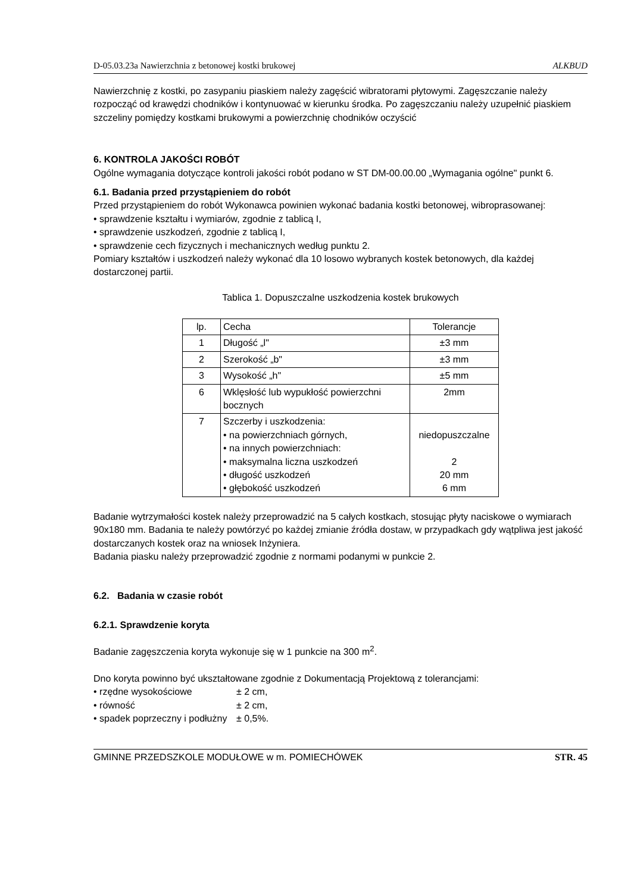D-05.03.23a Nawierzchnia z betonowej kostki brukowej ALKBUD
Nawierzchnię z kostki, po zasypaniu piaskiem należy zagęścić wibratorami płytowymi. Zagęszczanie należy rozpocząć od krawędzi chodników i kontynuować w kierunku środka. Po zagęszczaniu należy uzupełnić piaskiem szczeliny pomiędzy kostkami brukowymi a powierzchnię chodników oczyścić
6. KONTROLA JAKOŚCI ROBÓT
Ogólne wymagania dotyczące kontroli jakości robót podano w ST DM-00.00.00 „Wymagania ogólne" punkt 6.
6.1. Badania przed przystąpieniem do robót
Przed przystąpieniem do robót Wykonawca powinien wykonać badania kostki betonowej, wibroprasowanej:
• sprawdzenie kształtu i wymiarów, zgodnie z tablicą I,
• sprawdzenie uszkodzeń, zgodnie z tablicą I,
• sprawdzenie cech fizycznych i mechanicznych według punktu 2.
Pomiary kształtów i uszkodzeń należy wykonać dla 10 losowo wybranych kostek betonowych, dla każdej dostarczonej partii.
Tablica 1. Dopuszczalne uszkodzenia kostek brukowych
| lp. | Cecha | Tolerancje |
| 1 | Długość „l" | ±3 mm |
| 2 | Szerokość „b" | ±3 mm |
| 3 | Wysokość „h" | ±5 mm |
| 6 | Wklęsłość lub wypukłość powierzchni bocznych | 2mm |
| 7 | Szczerby i uszkodzenia: • na powierzchniach górnych, • na innych powierzchniach: • maksymalna liczna uszkodzeń • długość uszkodzeń • głębokość uszkodzeń | niedopuszczalne 2 20 mm 6 mm |
Badanie wytrzymałości kostek należy przeprowadzić na 5 całych kostkach, stosując płyty naciskowe o wymiarach 90x180 mm. Badania te należy powtórzyć po każdej zmianie źródła dostaw, w przypadkach gdy wątpliwa jest jakość dostarczanych kostek oraz na wniosek Inżyniera.
Badania piasku należy przeprowadzić zgodnie z normami podanymi w punkcie 2.
6.2. Badania w czasie robót
6.2.1. Sprawdzenie koryta
Badanie zagęszczenia koryta wykonuje się w 1 punkcie na 300 m<sup>2</sup>.
Dno koryta powinno być ukształtowane zgodnie z Dokumentacją Projektową z tolerancjami:
| • rzędne wysokościowe | ± 2 cm, |
| • równość | ± 2 cm, |
| • spadek poprzeczny i podłużny | ± 0,5%. |
GMINNE PRZEDSZKOLE MODUŁOWE w m. POMIECHÓWEK STR. 45